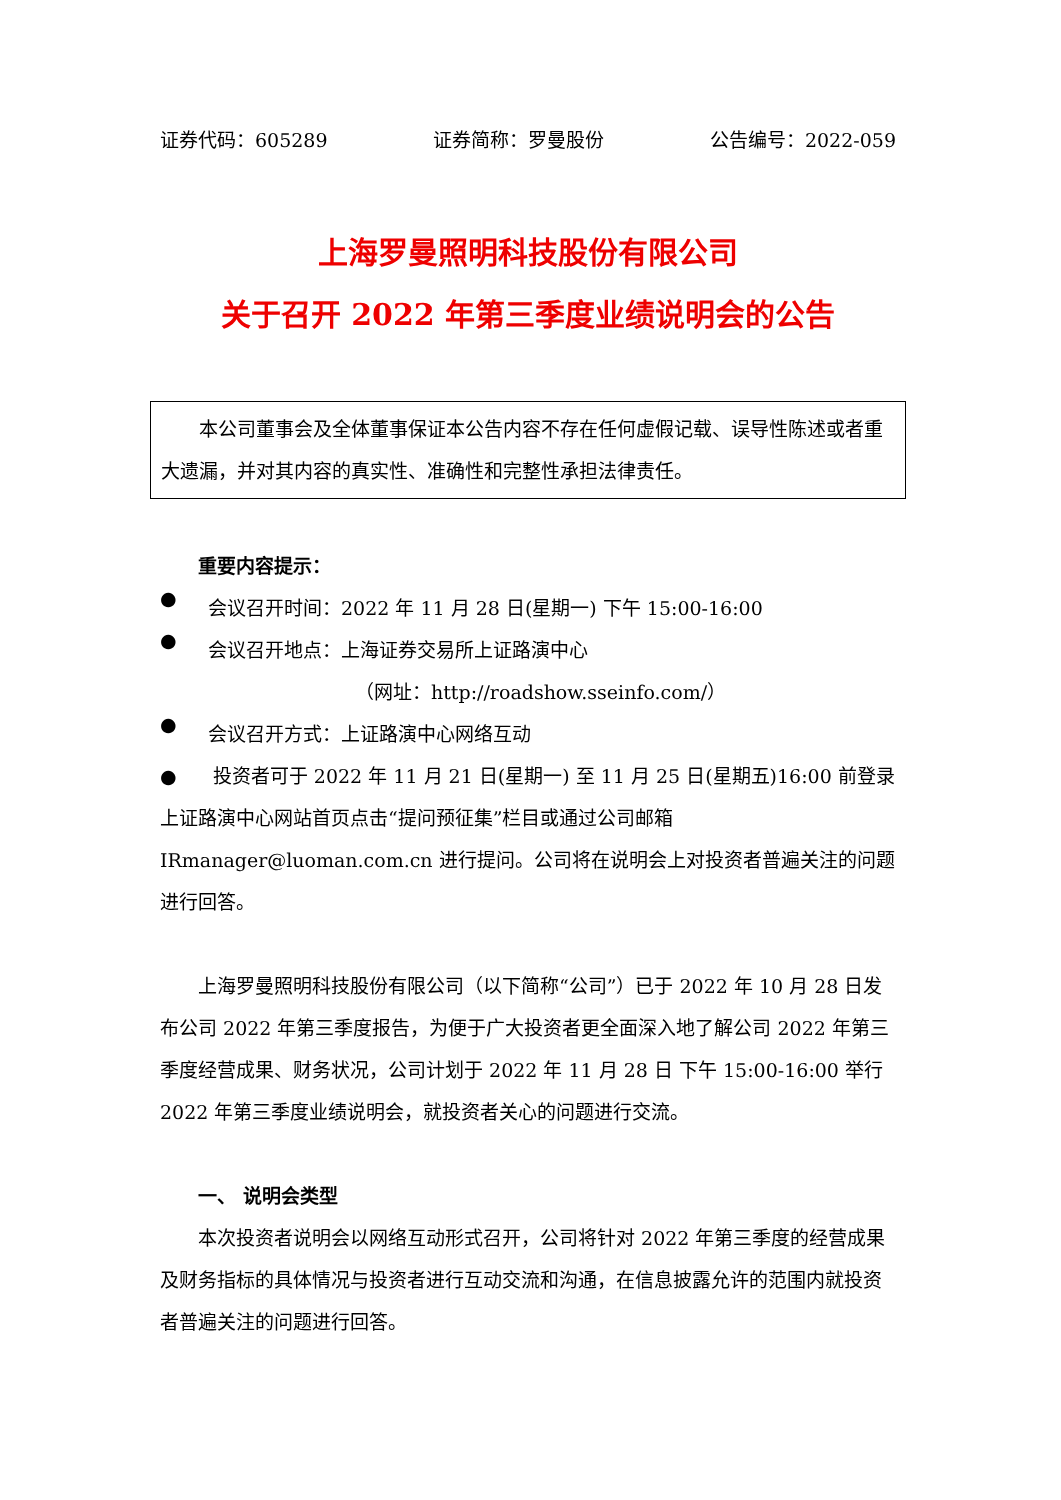证券代码：605289 证券简称：罗曼股份 公告编号：2022-059
上海罗曼照明科技股份有限公司
关于召开 2022 年第三季度业绩说明会的公告
本公司董事会及全体董事保证本公告内容不存在任何虚假记载、误导性陈述或者重大遗漏，并对其内容的真实性、准确性和完整性承担法律责任。
重要内容提示：
●
会议召开时间：2022 年 11 月 28 日(星期一) 下午 15:00-16:00
●
会议召开地点：上海证券交易所上证路演中心
（网址：http://roadshow.sseinfo.com/）
●
会议召开方式：上证路演中心网络互动
● 投资者可于 2022 年 11 月 21 日(星期一) 至 11 月 25 日(星期五)16:00 前登录上证路演中心网站首页点击“提问预征集”栏目或通过公司邮箱 IRmanager@luoman.com.cn 进行提问。公司将在说明会上对投资者普遍关注的问题进行回答。
上海罗曼照明科技股份有限公司（以下简称“公司”）已于 2022 年 10 月 28 日发布公司 2022 年第三季度报告，为便于广大投资者更全面深入地了解公司 2022 年第三季度经营成果、财务状况，公司计划于 2022 年 11 月 28 日 下午 15:00-16:00 举行 2022 年第三季度业绩说明会，就投资者关心的问题进行交流。
一、 说明会类型
本次投资者说明会以网络互动形式召开，公司将针对 2022 年第三季度的经营成果及财务指标的具体情况与投资者进行互动交流和沟通，在信息披露允许的范围内就投资者普遍关注的问题进行回答。